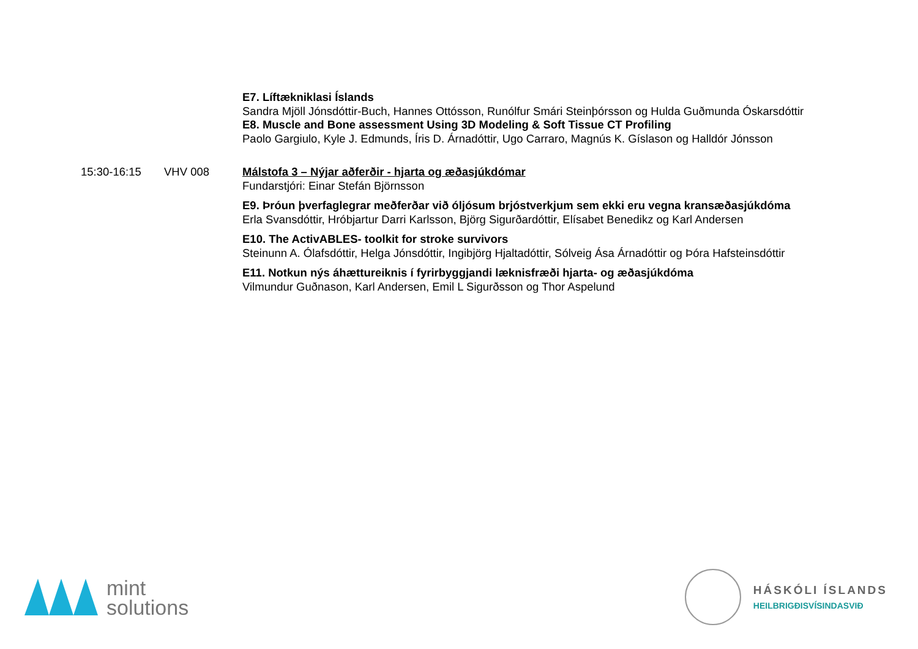E7. Líftækniklasi Íslands
Sandra Mjöll Jónsdóttir-Buch, Hannes Ottósson, Runólfur Smári Steinþórsson og Hulda Guðmunda Óskarsdóttir
E8. Muscle and Bone assessment Using 3D Modeling & Soft Tissue CT Profiling
Paolo Gargiulo, Kyle J. Edmunds, Íris D. Árnadóttir, Ugo Carraro, Magnús K. Gíslason og Halldór Jónsson
15:30-16:15 VHV 008 Málstofa 3 – Nýjar aðferðir - hjarta og æðasjúkdómar
Fundarstjóri: Einar Stefán Björnsson
E9. Þróun þverfaglegrar meðferðar við óljósum brjóstverkjum sem ekki eru vegna kransæðasjúkdóma
Erla Svansdóttir, Hróbjartur Darri Karlsson, Björg Sigurðardóttir, Elísabet Benedikz og Karl Andersen
E10. The ActivABLES- toolkit for stroke survivors
Steinunn A. Ólafsdóttir, Helga Jónsdóttir, Ingibjörg Hjaltadóttir, Sólveig Ása Árnadóttir og Þóra Hafsteinsdóttir
E11. Notkun nýs áhættureiknis í fyrirbyggjandi læknisfræði hjarta- og æðasjúkdóma
Vilmundur Guðnason, Karl Andersen, Emil L Sigurðsson og Thor Aspelund
mint
solutions
HÁSKÓLI ÍSLANDS
HEILBRIGÐISVÍSINDASVIÐ